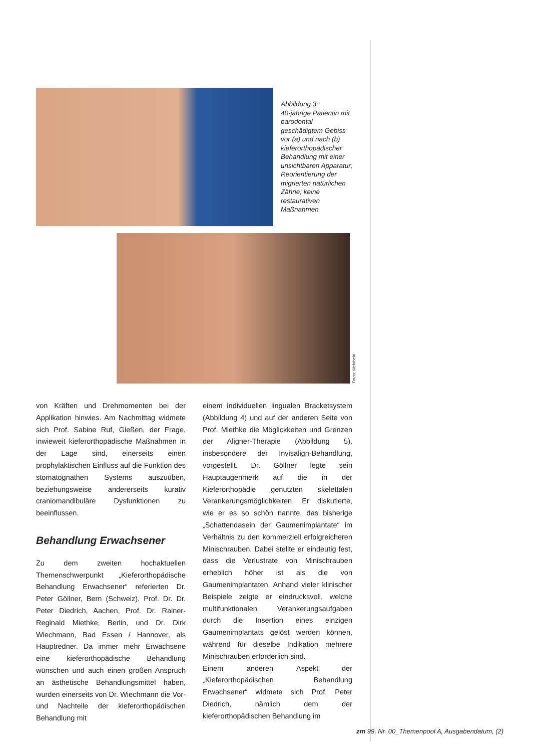Abbildung 3:
40-jährige Patientin mit parodontal geschädigtem Gebiss vor (a) und nach (b) kieferorthopädischer Behandlung mit einer unsichtbaren Apparatur; Reorientierung der migrierten natürlichen Zähne; keine restaurativen Maßnahmen
Fotos: Wehrbein
von Kräften und Drehmomenten bei der Applikation hinwies. Am Nachmittag widmete sich Prof. Sabine Ruf, Gießen, der Frage, inwieweit kieferorthopädische Maßnahmen in der Lage sind, einerseits einen prophylaktischen Einfluss auf die Funktion des stomatognathen Systems auszuüben, beziehungsweise andererseits kurativ craniomandibuläre Dysfunktionen zu beeinflussen.
Behandlung Erwachsener
Zu dem zweiten hochaktuellen Themenschwerpunkt „Kieferorthopädische Behandlung Erwachsener“ referierten Dr. Peter Göllner, Bern (Schweiz), Prof. Dr. Dr. Peter Diedrich, Aachen, Prof. Dr. Rainer-Reginald Miethke, Berlin, und Dr. Dirk Wiechmann, Bad Essen / Hannover, als Hauptredner. Da immer mehr Erwachsene eine kieferorthopädische Behandlung wünschen und auch einen großen Anspruch an ästhetische Behandlungsmittel haben, wurden einerseits von Dr. Wiechmann die Vor- und Nachteile der kieferorthopädischen Behandlung mit
einem individuellen lingualen Bracketsystem (Abbildung 4) und auf der anderen Seite von Prof. Miethke die Möglickkeiten und Grenzen der Aligner-Therapie (Abbildung 5), insbesondere der Invisalign-Behandlung, vorgestellt. Dr. Göllner legte sein Hauptaugenmerk auf die in der Kieferorthopädie genutzten skelettalen Verankerungsmöglichkeiten. Er diskutierte, wie er es so schön nannte, das bisherige „Schattendasein der Gaumenimplantate“ im Verhältnis zu den kommerziell erfolgreicheren Minischrauben. Dabei stellte er eindeutig fest, dass die Verlustrate von Minischrauben erheblich höher ist als die von Gaumenimplantaten. Anhand vieler klinischer Beispiele zeigte er eindrucksvoll, welche multifunktionalen Verankerungsaufgaben durch die Insertion eines einzigen Gaumenimplantats gelöst werden können, während für dieselbe Indikation mehrere Minischrauben erforderlich sind.
Einem anderen Aspekt der „Kieferorthopädischen Behandlung Erwachsener“ widmete sich Prof. Peter Diedrich, nämlich dem der kieferorthopädischen Behandlung im
zm 99, Nr. 00_Themenpool A, Ausgabendatum, (2)